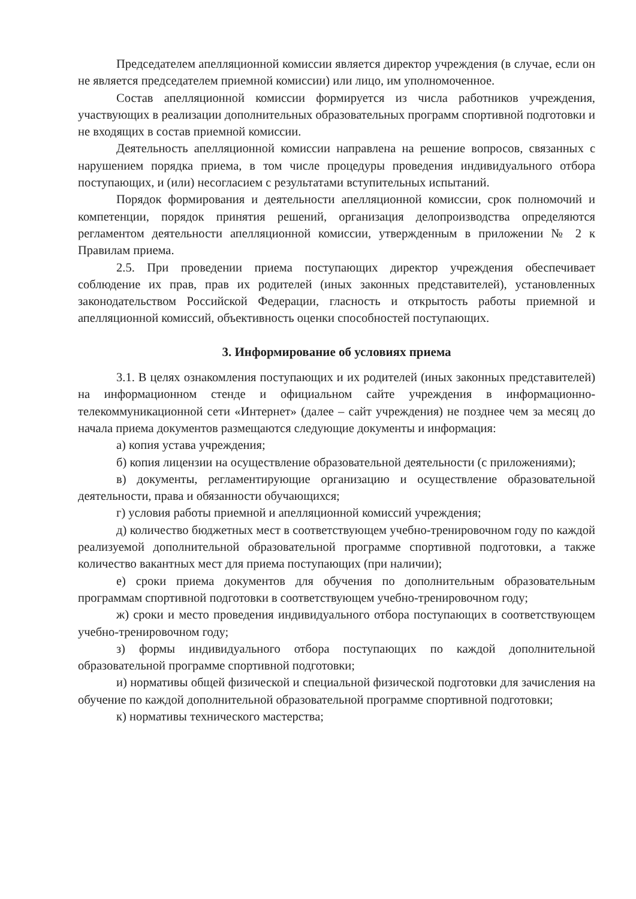Председателем апелляционной комиссии является директор учреждения (в случае, если он не является председателем приемной комиссии) или лицо, им уполномоченное.
Состав апелляционной комиссии формируется из числа работников учреждения, участвующих в реализации дополнительных образовательных программ спортивной подготовки и не входящих в состав приемной комиссии.
Деятельность апелляционной комиссии направлена на решение вопросов, связанных с нарушением порядка приема, в том числе процедуры проведения индивидуального отбора поступающих, и (или) несогласием с результатами вступительных испытаний.
Порядок формирования и деятельности апелляционной комиссии, срок полномочий и компетенции, порядок принятия решений, организация делопроизводства определяются регламентом деятельности апелляционной комиссии, утвержденным в приложении № 2 к Правилам приема.
2.5. При проведении приема поступающих директор учреждения обеспечивает соблюдение их прав, прав их родителей (иных законных представителей), установленных законодательством Российской Федерации, гласность и открытость работы приемной и апелляционной комиссий, объективность оценки способностей поступающих.
3. Информирование об условиях приема
3.1. В целях ознакомления поступающих и их родителей (иных законных представителей) на информационном стенде и официальном сайте учреждения в информационно-телекоммуникационной сети «Интернет» (далее – сайт учреждения) не позднее чем за месяц до начала приема документов размещаются следующие документы и информация:
а) копия устава учреждения;
б) копия лицензии на осуществление образовательной деятельности (с приложениями);
в) документы, регламентирующие организацию и осуществление образовательной деятельности, права и обязанности обучающихся;
г) условия работы приемной и апелляционной комиссий учреждения;
д) количество бюджетных мест в соответствующем учебно-тренировочном году по каждой реализуемой дополнительной образовательной программе спортивной подготовки, а также количество вакантных мест для приема поступающих (при наличии);
е) сроки приема документов для обучения по дополнительным образовательным программам спортивной подготовки в соответствующем учебно-тренировочном году;
ж) сроки и место проведения индивидуального отбора поступающих в соответствующем учебно-тренировочном году;
з) формы индивидуального отбора поступающих по каждой дополнительной образовательной программе спортивной подготовки;
и) нормативы общей физической и специальной физической подготовки для зачисления на обучение по каждой дополнительной образовательной программе спортивной подготовки;
к) нормативы технического мастерства;